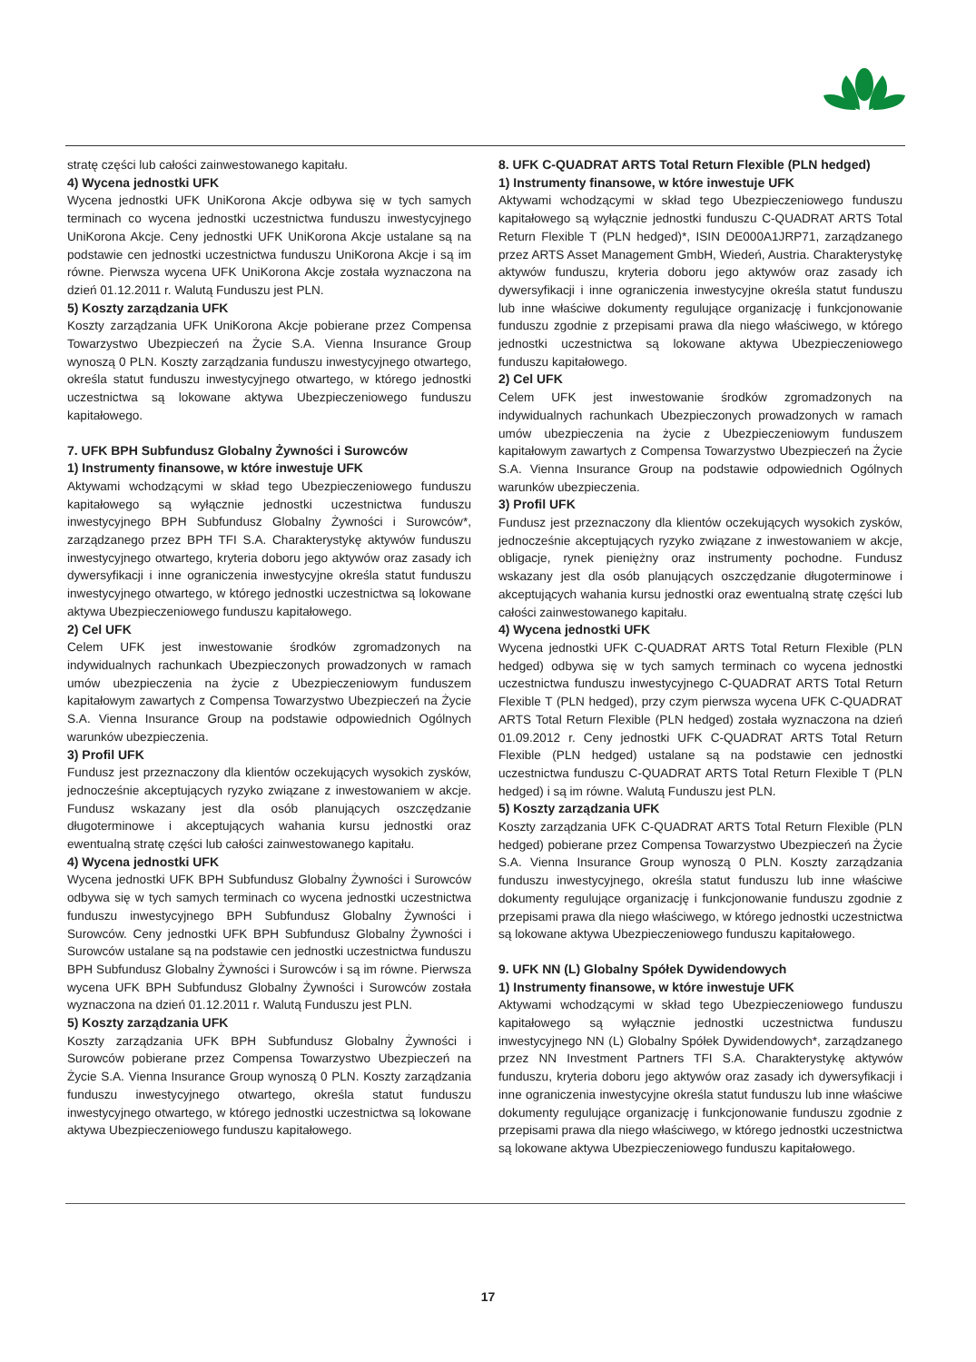stratę części lub całości zainwestowanego kapitału.
4) Wycena jednostki UFK
Wycena jednostki UFK UniKorona Akcje odbywa się w tych samych terminach co wycena jednostki uczestnictwa funduszu inwestycyjnego UniKorona Akcje. Ceny jednostki UFK UniKorona Akcje ustalane są na podstawie cen jednostki uczestnictwa funduszu UniKorona Akcje i są im równe. Pierwsza wycena UFK UniKorona Akcje została wyznaczona na dzień 01.12.2011 r. Walutą Funduszu jest PLN.
5) Koszty zarządzania UFK
Koszty zarządzania UFK UniKorona Akcje pobierane przez Compensa Towarzystwo Ubezpieczeń na Życie S.A. Vienna Insurance Group wynoszą 0 PLN. Koszty zarządzania funduszu inwestycyjnego otwartego, określa statut funduszu inwestycyjnego otwartego, w którego jednostki uczestnictwa są lokowane aktywa Ubezpieczeniowego funduszu kapitałowego.
7. UFK BPH Subfundusz Globalny Żywności i Surowców
1) Instrumenty finansowe, w które inwestuje UFK
Aktywami wchodzącymi w skład tego Ubezpieczeniowego funduszu kapitałowego są wyłącznie jednostki uczestnictwa funduszu inwestycyjnego BPH Subfundusz Globalny Żywności i Surowców*, zarządzanego przez BPH TFI S.A. Charakterystykę aktywów funduszu inwestycyjnego otwartego, kryteria doboru jego aktywów oraz zasady ich dywersyfikacji i inne ograniczenia inwestycyjne określa statut funduszu inwestycyjnego otwartego, w którego jednostki uczestnictwa są lokowane aktywa Ubezpieczeniowego funduszu kapitałowego.
2) Cel UFK
Celem UFK jest inwestowanie środków zgromadzonych na indywidualnych rachunkach Ubezpieczonych prowadzonych w ramach umów ubezpieczenia na życie z Ubezpieczeniowym funduszem kapitałowym zawartych z Compensa Towarzystwo Ubezpieczeń na Życie S.A. Vienna Insurance Group na podstawie odpowiednich Ogólnych warunków ubezpieczenia.
3) Profil UFK
Fundusz jest przeznaczony dla klientów oczekujących wysokich zysków, jednocześnie akceptujących ryzyko związane z inwestowaniem w akcje. Fundusz wskazany jest dla osób planujących oszczędzanie długoterminowe i akceptujących wahania kursu jednostki oraz ewentualną stratę części lub całości zainwestowanego kapitału.
4) Wycena jednostki UFK
Wycena jednostki UFK BPH Subfundusz Globalny Żywności i Surowców odbywa się w tych samych terminach co wycena jednostki uczestnictwa funduszu inwestycyjnego BPH Subfundusz Globalny Żywności i Surowców. Ceny jednostki UFK BPH Subfundusz Globalny Żywności i Surowców ustalane są na podstawie cen jednostki uczestnictwa funduszu BPH Subfundusz Globalny Żywności i Surowców i są im równe. Pierwsza wycena UFK BPH Subfundusz Globalny Żywności i Surowców została wyznaczona na dzień 01.12.2011 r. Walutą Funduszu jest PLN.
5) Koszty zarządzania UFK
Koszty zarządzania UFK BPH Subfundusz Globalny Żywności i Surowców pobierane przez Compensa Towarzystwo Ubezpieczeń na Życie S.A. Vienna Insurance Group wynoszą 0 PLN. Koszty zarządzania funduszu inwestycyjnego otwartego, określa statut funduszu inwestycyjnego otwartego, w którego jednostki uczestnictwa są lokowane aktywa Ubezpieczeniowego funduszu kapitałowego.
8. UFK C-QUADRAT ARTS Total Return Flexible (PLN hedged)
1) Instrumenty finansowe, w które inwestuje UFK
Aktywami wchodzącymi w skład tego Ubezpieczeniowego funduszu kapitałowego są wyłącznie jednostki funduszu C-QUADRAT ARTS Total Return Flexible T (PLN hedged)*, ISIN DE000A1JRP71, zarządzanego przez ARTS Asset Management GmbH, Wiedeń, Austria. Charakterystykę aktywów funduszu, kryteria doboru jego aktywów oraz zasady ich dywersyfikacji i inne ograniczenia inwestycyjne określa statut funduszu lub inne właściwe dokumenty regulujące organizację i funkcjonowanie funduszu zgodnie z przepisami prawa dla niego właściwego, w którego jednostki uczestnictwa są lokowane aktywa Ubezpieczeniowego funduszu kapitałowego.
2) Cel UFK
Celem UFK jest inwestowanie środków zgromadzonych na indywidualnych rachunkach Ubezpieczonych prowadzonych w ramach umów ubezpieczenia na życie z Ubezpieczeniowym funduszem kapitałowym zawartych z Compensa Towarzystwo Ubezpieczeń na Życie S.A. Vienna Insurance Group na podstawie odpowiednich Ogólnych warunków ubezpieczenia.
3) Profil UFK
Fundusz jest przeznaczony dla klientów oczekujących wysokich zysków, jednocześnie akceptujących ryzyko związane z inwestowaniem w akcje, obligacje, rynek pieniężny oraz instrumenty pochodne. Fundusz wskazany jest dla osób planujących oszczędzanie długoterminowe i akceptujących wahania kursu jednostki oraz ewentualną stratę części lub całości zainwestowanego kapitału.
4) Wycena jednostki UFK
Wycena jednostki UFK C-QUADRAT ARTS Total Return Flexible (PLN hedged) odbywa się w tych samych terminach co wycena jednostki uczestnictwa funduszu inwestycyjnego C-QUADRAT ARTS Total Return Flexible T (PLN hedged), przy czym pierwsza wycena UFK C-QUADRAT ARTS Total Return Flexible (PLN hedged) została wyznaczona na dzień 01.09.2012 r. Ceny jednostki UFK C-QUADRAT ARTS Total Return Flexible (PLN hedged) ustalane są na podstawie cen jednostki uczestnictwa funduszu C-QUADRAT ARTS Total Return Flexible T (PLN hedged) i są im równe. Walutą Funduszu jest PLN.
5) Koszty zarządzania UFK
Koszty zarządzania UFK C-QUADRAT ARTS Total Return Flexible (PLN hedged) pobierane przez Compensa Towarzystwo Ubezpieczeń na Życie S.A. Vienna Insurance Group wynoszą 0 PLN. Koszty zarządzania funduszu inwestycyjnego, określa statut funduszu lub inne właściwe dokumenty regulujące organizację i funkcjonowanie funduszu zgodnie z przepisami prawa dla niego właściwego, w którego jednostki uczestnictwa są lokowane aktywa Ubezpieczeniowego funduszu kapitałowego.
9. UFK NN (L) Globalny Spółek Dywidendowych
1) Instrumenty finansowe, w które inwestuje UFK
Aktywami wchodzącymi w skład tego Ubezpieczeniowego funduszu kapitałowego są wyłącznie jednostki uczestnictwa funduszu inwestycyjnego NN (L) Globalny Spółek Dywidendowych*, zarządzanego przez NN Investment Partners TFI S.A. Charakterystykę aktywów funduszu, kryteria doboru jego aktywów oraz zasady ich dywersyfikacji i inne ograniczenia inwestycyjne określa statut funduszu lub inne właściwe dokumenty regulujące organizację i funkcjonowanie funduszu zgodnie z przepisami prawa dla niego właściwego, w którego jednostki uczestnictwa są lokowane aktywa Ubezpieczeniowego funduszu kapitałowego.
17